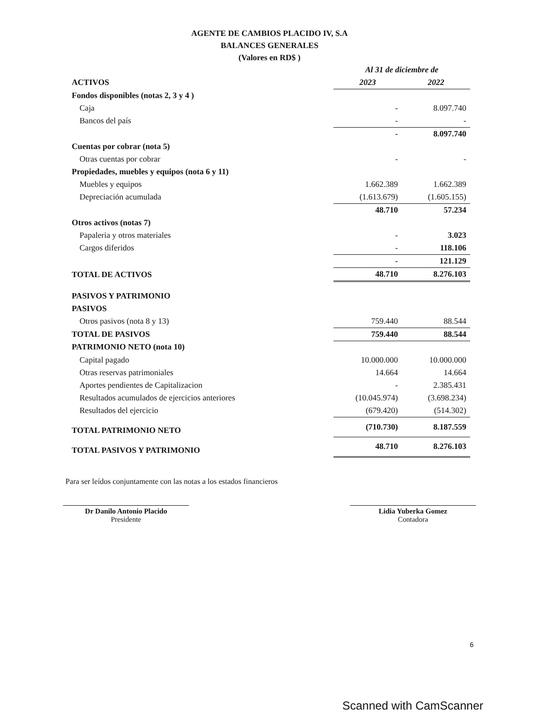AGENTE DE CAMBIOS PLACIDO IV, S.A
BALANCES GENERALES
(Valores en RD$ )
| | Al 31 de diciembre de | |
| ACTIVOS | 2023 | 2022 |
| Fondos disponibles (notas 2, 3 y 4 ) | | |
| Caja | - | 8.097.740 |
| Bancos del país | - | - |
| | - | 8.097.740 |
| Cuentas por cobrar (nota 5) | | |
| Otras cuentas por cobrar | - | - |
| Propiedades, muebles y equipos (nota 6 y 11) | | |
| Muebles y equipos | 1.662.389 | 1.662.389 |
| Depreciación acumulada | (1.613.679) | (1.605.155) |
| | 48.710 | 57.234 |
| Otros activos (notas 7) | | |
| Papaleria y otros materiales | - | 3.023 |
| Cargos diferidos | - | 118.106 |
| | - | 121.129 |
| TOTAL DE ACTIVOS | 48.710 | 8.276.103 |
| PASIVOS Y PATRIMONIO | | |
| PASIVOS | | |
| Otros pasivos (nota 8 y 13) | 759.440 | 88.544 |
| TOTAL DE PASIVOS | 759.440 | 88.544 |
| PATRIMONIO NETO (nota 10) | | |
| Capital pagado | 10.000.000 | 10.000.000 |
| Otras reservas patrimoniales | 14.664 | 14.664 |
| Aportes pendientes de Capitalizacion | - | 2.385.431 |
| Resultados acumulados de ejercicios anteriores | (10.045.974) | (3.698.234) |
| Resultados del ejercicio | (679.420) | (514.302) |
| TOTAL PATRIMONIO NETO | (710.730) | 8.187.559 |
| TOTAL PASIVOS Y PATRIMONIO | 48.710 | 8.276.103 |
Para ser leídos conjuntamente con las notas a los estados financieros
Dr Danilo Antonio Placido
Presidente
Lidia Yuberka Gomez
Contadora
6
Scanned with CamScanner